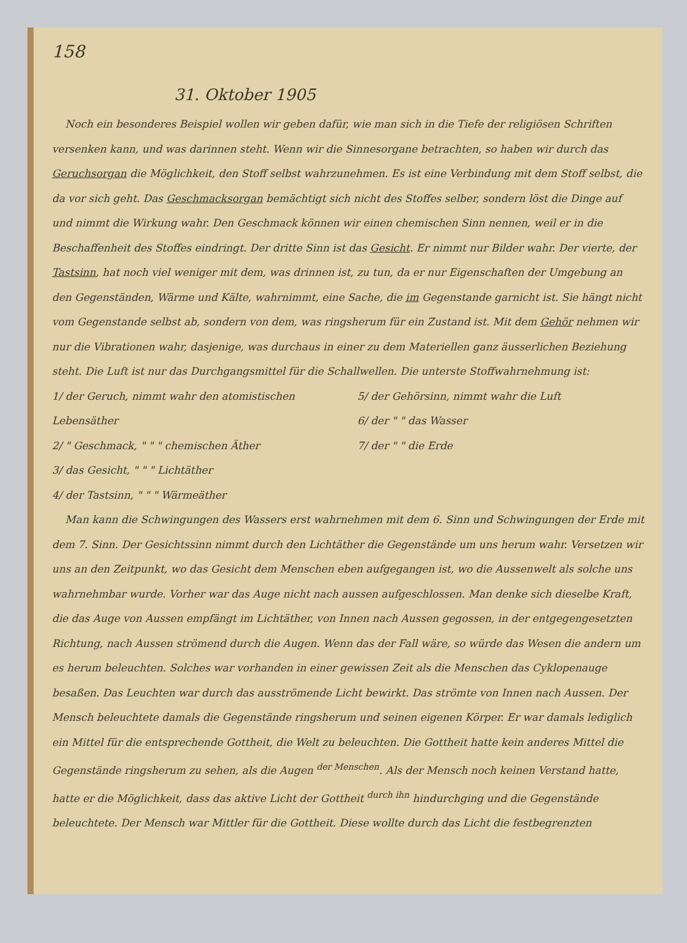158
31. Oktober 1905
Noch ein besonderes Beispiel wollen wir geben dafür, wie man sich in die Tiefe der religiösen Schriften versenken kann, und was darinnen steht. Wenn wir die Sinnesorgane betrachten, so haben wir durch das Geruchsorgan die Möglichkeit, den Stoff selbst wahrzunehmen. Es ist eine Verbindung mit dem Stoff selbst, die da vor sich geht. Das Geschmacksorgan bemächtigt sich nicht des Stoffes selber, sondern löst die Dinge auf und nimmt die Wirkung wahr. Den Geschmack können wir einen chemischen Sinn nennen, weil er in die Beschaffenheit des Stoffes eindringt. Der dritte Sinn ist das Gesicht. Er nimmt nur Bilder wahr. Der vierte, der Tastsinn, hat noch viel weniger mit dem, was drinnen ist, zu tun, da er nur Eigenschaften der Umgebung an den Gegenständen, Wärme und Kälte, wahrnimmt, eine Sache, die im Gegenstande garnicht ist. Sie hängt nicht vom Gegenstande selbst ab, sondern von dem, was ringsherum für ein Zustand ist. Mit dem Gehör nehmen wir nur die Vibrationen wahr, dasjenige, was durchaus in einer zu dem Materiellen ganz äusserlichen Beziehung steht. Die Luft ist nur das Durchgangsmittel für die Schallwellen. Die unterste Stoffwahrnehmung ist:
1/ der Geruch, nimmt wahr den atomistischen Lebensäther
2/ " Geschmack, " " " chemischen Äther
3/ das Gesicht, " " " Lichtäther
4/ der Tastsinn, " " " Wärmeäther
5/ der Gehörsinn, nimmt wahr die Luft
6/ der " " das Wasser
7/ der " " die Erde
Man kann die Schwingungen des Wassers erst wahrnehmen mit dem 6. Sinn und Schwingungen der Erde mit dem 7. Sinn. Der Gesichtssinn nimmt durch den Lichtäther die Gegenstände um uns herum wahr. Versetzen wir uns an den Zeitpunkt, wo das Gesicht dem Menschen eben aufgegangen ist, wo die Aussenwelt als solche uns wahrnehmbar wurde. Vorher war das Auge nicht nach aussen aufgeschlossen. Man denke sich dieselbe Kraft, die das Auge von Aussen empfängt im Lichtäther, von Innen nach Aussen gegossen, in der entgegengesetzten Richtung, nach Aussen strömend durch die Augen. Wenn das der Fall wäre, so würde das Wesen die andern um es herum beleuchten. Solches war vorhanden in einer gewissen Zeit als die Menschen das Cyklopenauge besaßen. Das Leuchten war durch das ausströmende Licht bewirkt. Das strömte von Innen nach Aussen. Der Mensch beleuchtete damals die Gegenstände ringsherum und seinen eigenen Körper. Er war damals lediglich ein Mittel für die entsprechende Gottheit, die Welt zu beleuchten. Die Gottheit hatte kein anderes Mittel die Gegenstände ringsherum zu sehen, als die Augen <sup>der Menschen</sup>. Als der Mensch noch keinen Verstand hatte, hatte er die Möglichkeit, dass das aktive Licht der Gottheit <sup>durch ihn</sup> hindurchging und die Gegenstände beleuchtete. Der Mensch war Mittler für die Gottheit. Diese wollte durch das Licht die festbegrenzten